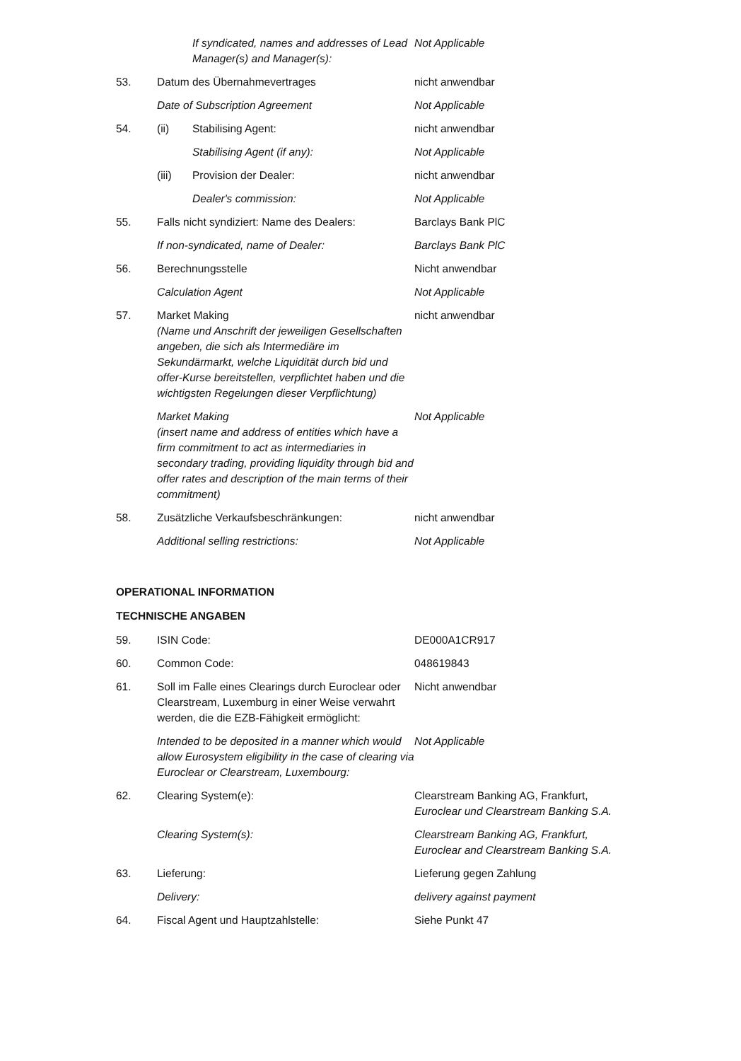If syndicated, names and addresses of Lead Manager(s) and Manager(s):
Not Applicable
53. Datum des Übernahmevertrages nicht anwendbar
Date of Subscription Agreement Not Applicable
54. (ii) Stabilising Agent: nicht anwendbar
Stabilising Agent (if any): Not Applicable
(iii) Provision der Dealer: nicht anwendbar
Dealer's commission: Not Applicable
55. Falls nicht syndiziert: Name des Dealers:
Barclays Bank PlC
If non-syndicated, name of Dealer: Barclays Bank PlC
56. Berechnungsstelle Nicht anwendbar
Calculation Agent Not Applicable
57. Market Making
(Name und Anschrift der jeweiligen Gesellschaften angeben, die sich als Intermediäre im Sekundärmarkt, welche Liquidität durch bid und offer-Kurse bereitstellen, verpflichtet haben und die wichtigsten Regelungen dieser Verpflichtung)
nicht anwendbar
Market Making
(insert name and address of entities which have a firm commitment to act as intermediaries in secondary trading, providing liquidity through bid and offer rates and description of the main terms of their commitment)
Not Applicable
58. Zusätzliche Verkaufsbeschränkungen: nicht anwendbar
Additional selling restrictions: Not Applicable
OPERATIONAL INFORMATION
TECHNISCHE ANGABEN
59. ISIN Code: DE000A1CR917
60. Common Code: 048619843
61. Soll im Falle eines Clearings durch Euroclear oder Clearstream, Luxemburg in einer Weise verwahrt werden, die die EZB-Fähigkeit ermöglicht:
Nicht anwendbar
Intended to be deposited in a manner which would allow Eurosystem eligibility in the case of clearing via Euroclear or Clearstream, Luxembourg:
Not Applicable
62. Clearing System(e): Clearstream Banking AG, Frankfurt, Euroclear und Clearstream Banking S.A.
Clearing System(s): Clearstream Banking AG, Frankfurt, Euroclear and Clearstream Banking S.A.
63. Lieferung: Lieferung gegen Zahlung
Delivery: delivery against payment
64. Fiscal Agent und Hauptzahlstelle: Siehe Punkt 47